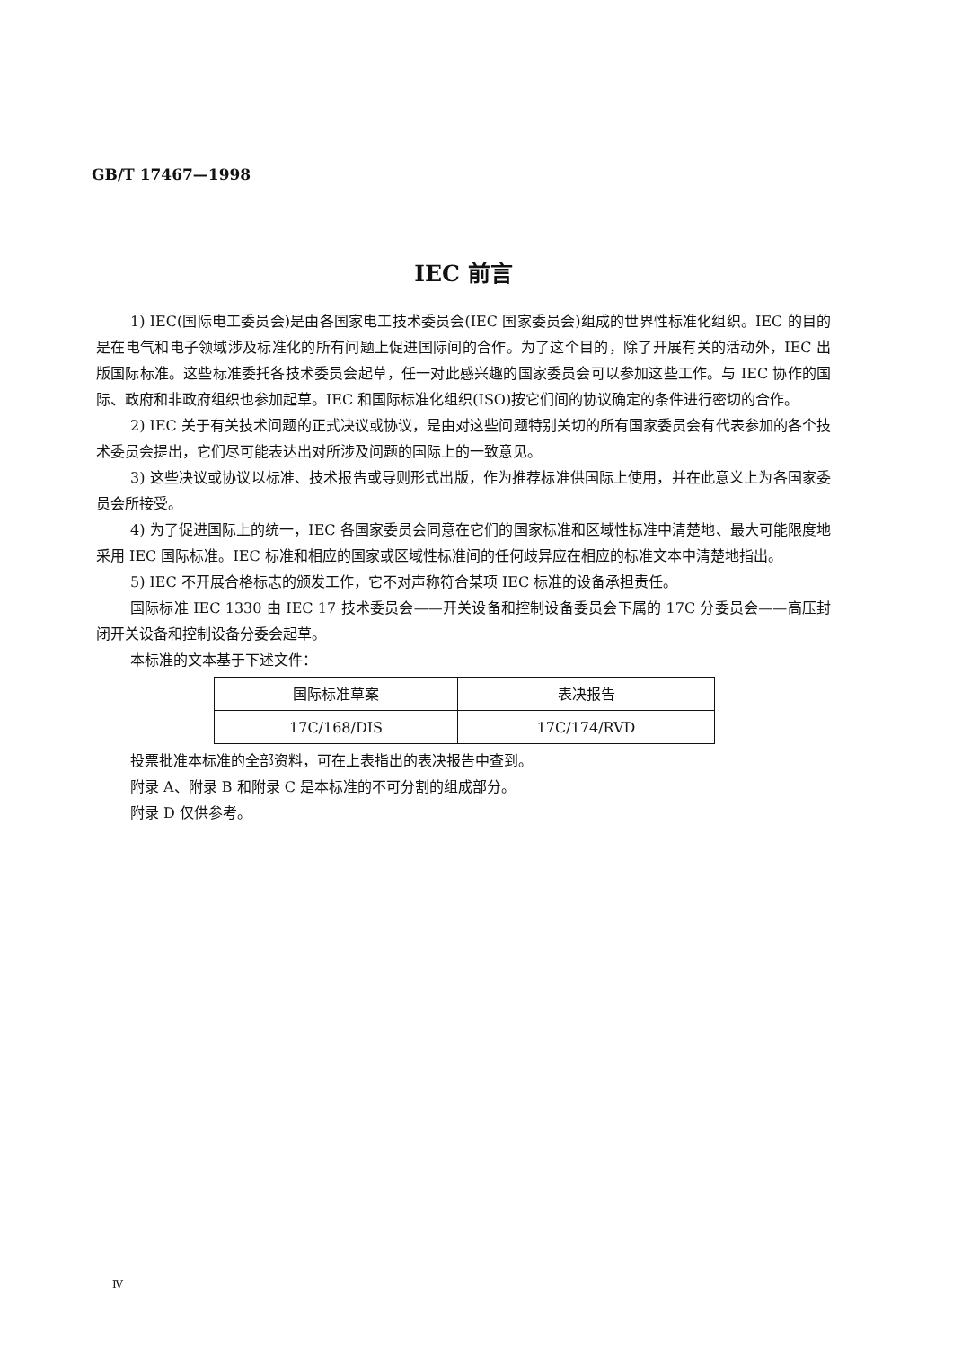GB/T 17467—1998
IEC 前言
1) IEC(国际电工委员会)是由各国家电工技术委员会(IEC 国家委员会)组成的世界性标准化组织。IEC 的目的是在电气和电子领域涉及标准化的所有问题上促进国际间的合作。为了这个目的，除了开展有关的活动外，IEC 出版国际标准。这些标准委托各技术委员会起草，任一对此感兴趣的国家委员会可以参加这些工作。与 IEC 协作的国际、政府和非政府组织也参加起草。IEC 和国际标准化组织(ISO)按它们间的协议确定的条件进行密切的合作。
2) IEC 关于有关技术问题的正式决议或协议，是由对这些问题特别关切的所有国家委员会有代表参加的各个技术委员会提出，它们尽可能表达出对所涉及问题的国际上的一致意见。
3) 这些决议或协议以标准、技术报告或导则形式出版，作为推荐标准供国际上使用，并在此意义上为各国家委员会所接受。
4) 为了促进国际上的统一，IEC 各国家委员会同意在它们的国家标准和区域性标准中清楚地、最大可能限度地采用 IEC 国际标准。IEC 标准和相应的国家或区域性标准间的任何歧异应在相应的标准文本中清楚地指出。
5) IEC 不开展合格标志的颁发工作，它不对声称符合某项 IEC 标准的设备承担责任。
国际标准 IEC 1330 由 IEC 17 技术委员会——开关设备和控制设备委员会下属的 17C 分委员会——高压封闭开关设备和控制设备分委会起草。
本标准的文本基于下述文件：
| 国际标准草案 | 表决报告 |
| --- | --- |
| 17C/168/DIS | 17C/174/RVD |
投票批准本标准的全部资料，可在上表指出的表决报告中查到。
附录 A、附录 B 和附录 C 是本标准的不可分割的组成部分。
附录 D 仅供参考。
Ⅳ